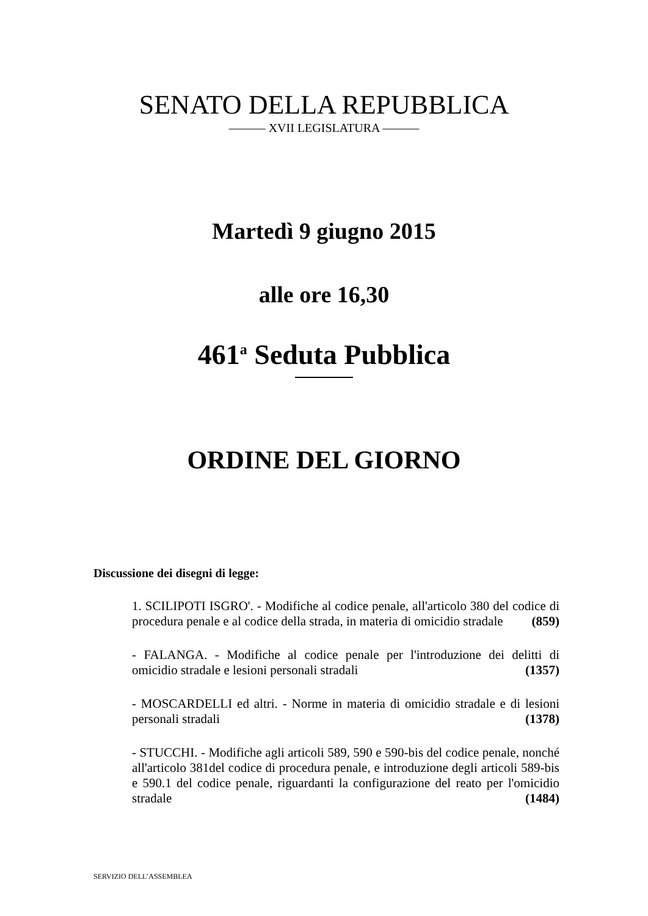SENATO DELLA REPUBBLICA
——— XVII LEGISLATURA ———
Martedì 9 giugno 2015
alle ore 16,30
461<sup>a</sup> Seduta Pubblica
ORDINE DEL GIORNO
Discussione dei disegni di legge:
1. SCILIPOTI ISGRO'. - Modifiche al codice penale, all'articolo 380 del codice di procedura penale e al codice della strada, in materia di omicidio stradale (859)
- FALANGA. - Modifiche al codice penale per l'introduzione dei delitti di omicidio stradale e lesioni personali stradali (1357)
- MOSCARDELLI ed altri. - Norme in materia di omicidio stradale e di lesioni personali stradali (1378)
- STUCCHI. - Modifiche agli articoli 589, 590 e 590-bis del codice penale, nonché all'articolo 381del codice di procedura penale, e introduzione degli articoli 589-bis e 590.1 del codice penale, riguardanti la configurazione del reato per l'omicidio stradale (1484)
SERVIZIO DELL’ASSEMBLEA